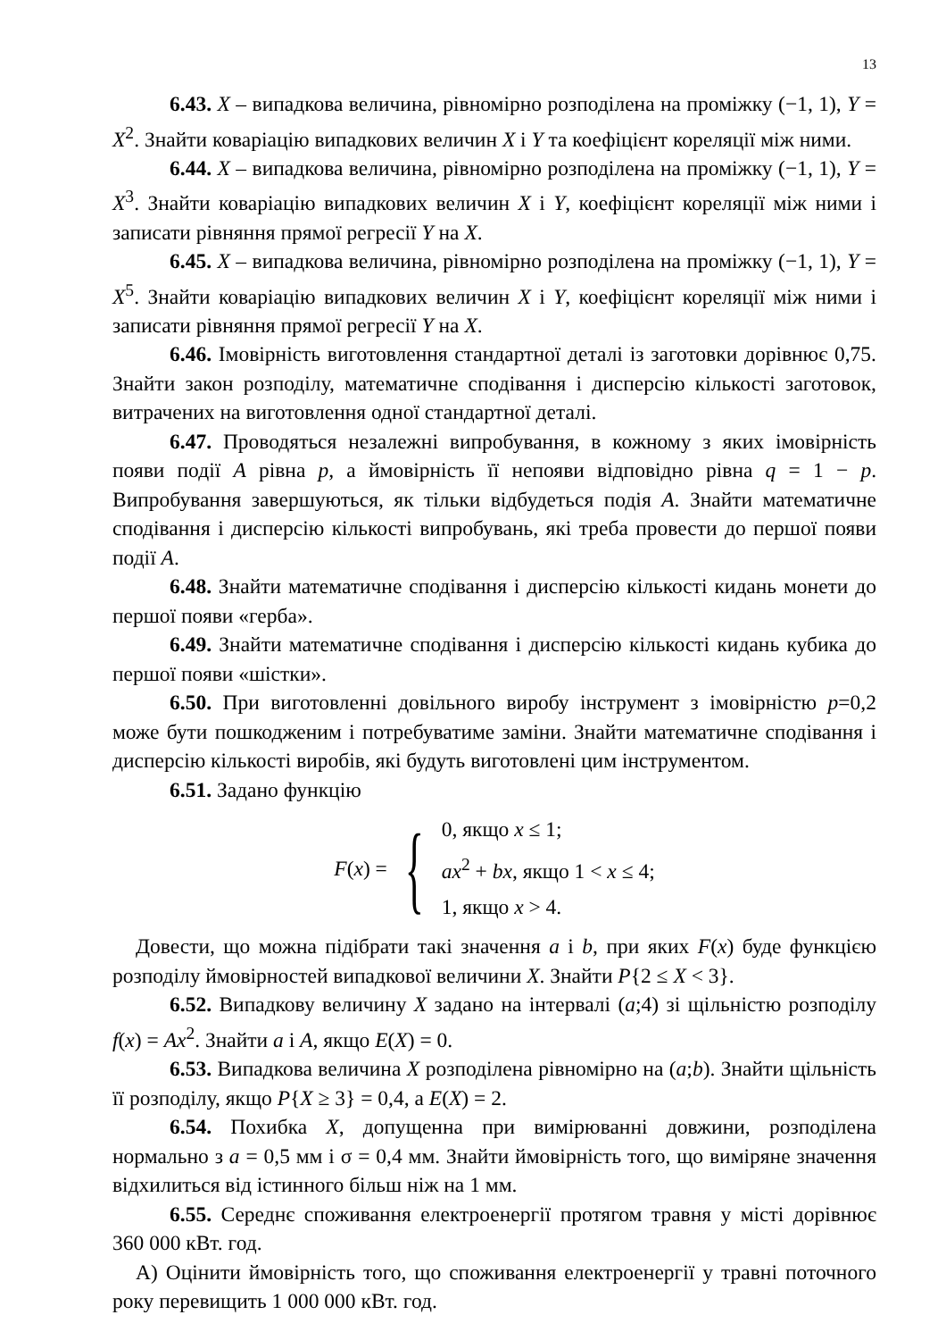13
6.43. X – випадкова величина, рівномірно розподілена на проміжку (−1, 1), Y = X<sup>2</sup>. Знайти коваріацію випадкових величин X і Y та коефіцієнт кореляції між ними.
6.44. X – випадкова величина, рівномірно розподілена на проміжку (−1, 1), Y = X<sup>3</sup>. Знайти коваріацію випадкових величин X і Y, коефіцієнт кореляції між ними і записати рівняння прямої регресії Y на X.
6.45. X – випадкова величина, рівномірно розподілена на проміжку (−1, 1), Y = X<sup>5</sup>. Знайти коваріацію випадкових величин X і Y, коефіцієнт кореляції між ними і записати рівняння прямої регресії Y на X.
6.46. Імовірність виготовлення стандартної деталі із заготовки дорівнює 0,75. Знайти закон розподілу, математичне сподівання і дисперсію кількості заготовок, витрачених на виготовлення одної стандартної деталі.
6.47. Проводяться незалежні випробування, в кожному з яких імовірність появи події A рівна p, а ймовірність її непояви відповідно рівна q = 1 − p. Випробування завершуються, як тільки відбудеться подія A. Знайти математичне сподівання і дисперсію кількості випробувань, які треба провести до першої появи події A.
6.48. Знайти математичне сподівання і дисперсію кількості кидань монети до першої появи «герба».
6.49. Знайти математичне сподівання і дисперсію кількості кидань кубика до першої появи «шістки».
6.50. При виготовленні довільного виробу інструмент з імовірністю p=0,2 може бути пошкодженим і потребуватиме заміни. Знайти математичне сподівання і дисперсію кількості виробів, які будуть виготовлені цим інструментом.
6.51. Задано функцію
F(x) = {
0, якщо x ≤ 1;
ax<sup>2</sup> + bx, якщо 1 < x ≤ 4;
1, якщо x > 4.
Довести, що можна підібрати такі значення a і b, при яких F(x) буде функцією розподілу ймовірностей випадкової величини X. Знайти P{2 ≤ X < 3}.
6.52. Випадкову величину X задано на інтервалі (a;4) зі щільністю розподілу f(x) = Ax<sup>2</sup>. Знайти a і A, якщо E(X) = 0.
6.53. Випадкова величина X розподілена рівномірно на (a;b). Знайти щільність її розподілу, якщо P{X ≥ 3} = 0,4, а E(X) = 2.
6.54. Похибка X, допущенна при вимірюванні довжини, розподілена нормально з a = 0,5 мм і σ = 0,4 мм. Знайти ймовірність того, що виміряне значення відхилиться від істинного більш ніж на 1 мм.
6.55. Середнє споживання електроенергії протягом травня у місті дорівнює 360 000 кВт. год.
А) Оцінити ймовірність того, що споживання електроенергії у травні поточного року перевищить 1 000 000 кВт. год.